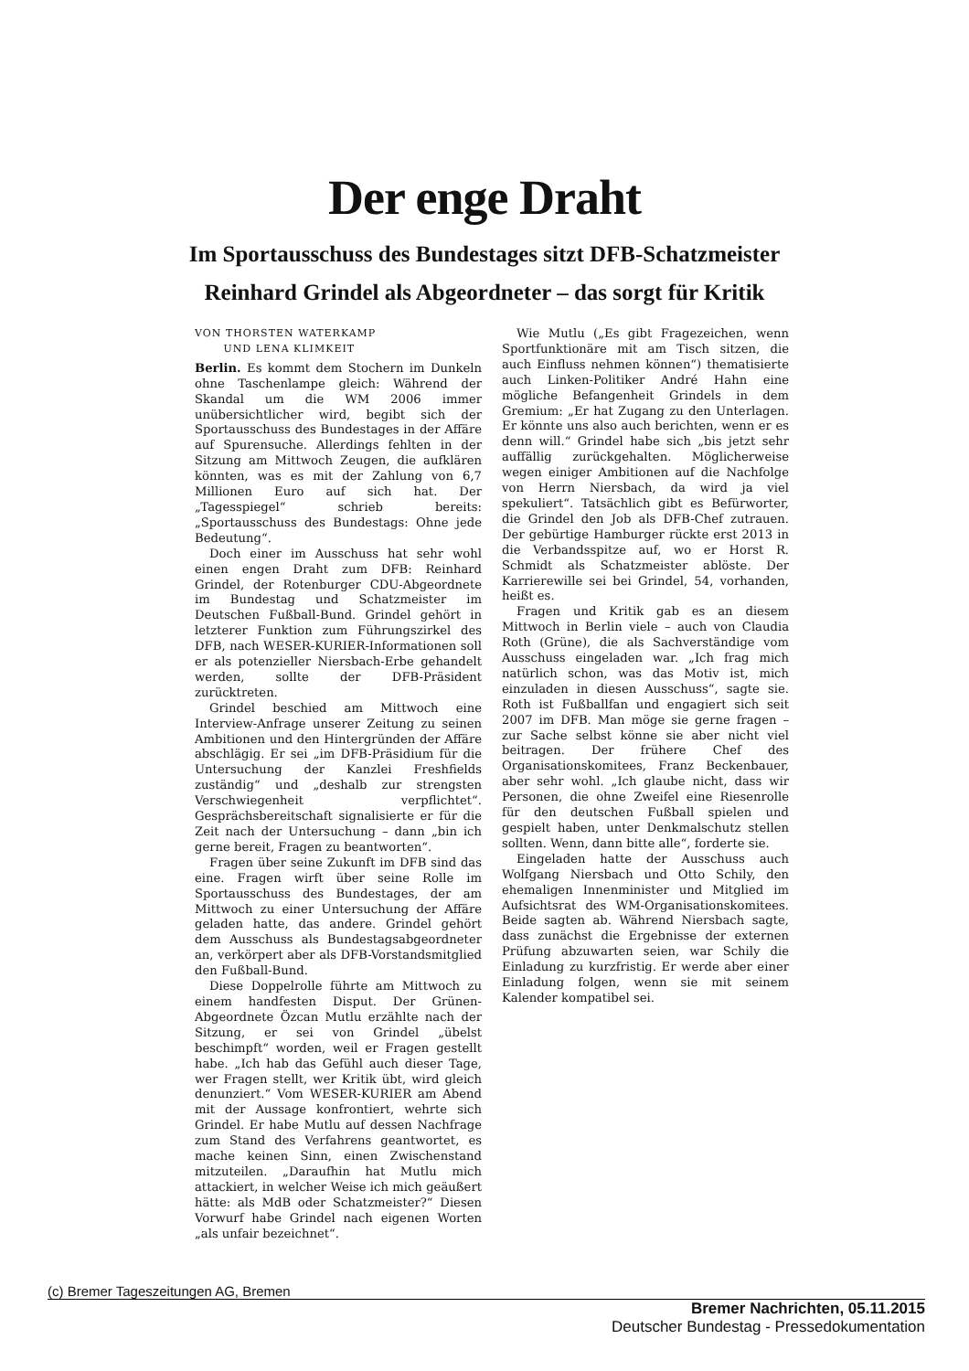Der enge Draht
Im Sportausschuss des Bundestages sitzt DFB-Schatzmeister
Reinhard Grindel als Abgeordneter – das sorgt für Kritik
VON THORSTEN WATERKAMP
UND LENA KLIMKEIT
Berlin. Es kommt dem Stochern im Dunkeln ohne Taschenlampe gleich: Während der Skandal um die WM 2006 immer unübersichtlicher wird, begibt sich der Sportausschuss des Bundestages in der Affäre auf Spurensuche. Allerdings fehlten in der Sitzung am Mittwoch Zeugen, die aufklären könnten, was es mit der Zahlung von 6,7 Millionen Euro auf sich hat. Der „Tagesspiegel“ schrieb bereits: „Sportausschuss des Bundestags: Ohne jede Bedeutung“.
Doch einer im Ausschuss hat sehr wohl einen engen Draht zum DFB: Reinhard Grindel, der Rotenburger CDU-Abgeordnete im Bundestag und Schatzmeister im Deutschen Fußball-Bund. Grindel gehört in letzterer Funktion zum Führungszirkel des DFB, nach WESER-KURIER-Informationen soll er als potenzieller Niersbach-Erbe gehandelt werden, sollte der DFB-Präsident zurücktreten.
Grindel beschied am Mittwoch eine Interview-Anfrage unserer Zeitung zu seinen Ambitionen und den Hintergründen der Affäre abschlägig. Er sei „im DFB-Präsidium für die Untersuchung der Kanzlei Freshfields zuständig“ und „deshalb zur strengsten Verschwiegenheit verpflichtet“. Gesprächsbereitschaft signalisierte er für die Zeit nach der Untersuchung – dann „bin ich gerne bereit, Fragen zu beantworten“.
Fragen über seine Zukunft im DFB sind das eine. Fragen wirft über seine Rolle im Sportausschuss des Bundestages, der am Mittwoch zu einer Untersuchung der Affäre geladen hatte, das andere. Grindel gehört dem Ausschuss als Bundestagsabgeordneter an, verkörpert aber als DFB-Vorstandsmitglied den Fußball-Bund.
Diese Doppelrolle führte am Mittwoch zu einem handfesten Disput. Der Grünen-Abgeordnete Özcan Mutlu erzählte nach der Sitzung, er sei von Grindel „übelst beschimpft“ worden, weil er Fragen gestellt habe. „Ich hab das Gefühl auch dieser Tage, wer Fragen stellt, wer Kritik übt, wird gleich denunziert.“ Vom WESER-KURIER am Abend mit der Aussage konfrontiert, wehrte sich Grindel. Er habe Mutlu auf dessen Nachfrage zum Stand des Verfahrens geantwortet, es mache keinen Sinn, einen Zwischenstand mitzuteilen. „Daraufhin hat Mutlu mich attackiert, in welcher Weise ich mich geäußert hätte: als MdB oder Schatzmeister?“ Diesen Vorwurf habe Grindel nach eigenen Worten „als unfair bezeichnet“.
Wie Mutlu („Es gibt Fragezeichen, wenn Sportfunktionäre mit am Tisch sitzen, die auch Einfluss nehmen können“) thematisierte auch Linken-Politiker André Hahn eine mögliche Befangenheit Grindels in dem Gremium: „Er hat Zugang zu den Unterlagen. Er könnte uns also auch berichten, wenn er es denn will.“ Grindel habe sich „bis jetzt sehr auffällig zurückgehalten. Möglicherweise wegen einiger Ambitionen auf die Nachfolge von Herrn Niersbach, da wird ja viel spekuliert“. Tatsächlich gibt es Befürworter, die Grindel den Job als DFB-Chef zutrauen. Der gebürtige Hamburger rückte erst 2013 in die Verbandsspitze auf, wo er Horst R. Schmidt als Schatzmeister ablöste. Der Karrierewille sei bei Grindel, 54, vorhanden, heißt es.
Fragen und Kritik gab es an diesem Mittwoch in Berlin viele – auch von Claudia Roth (Grüne), die als Sachverständige vom Ausschuss eingeladen war. „Ich frag mich natürlich schon, was das Motiv ist, mich einzuladen in diesen Ausschuss“, sagte sie. Roth ist Fußballfan und engagiert sich seit 2007 im DFB. Man möge sie gerne fragen – zur Sache selbst könne sie aber nicht viel beitragen. Der frühere Chef des Organisationskomitees, Franz Beckenbauer, aber sehr wohl. „Ich glaube nicht, dass wir Personen, die ohne Zweifel eine Riesenrolle für den deutschen Fußball spielen und gespielt haben, unter Denkmalschutz stellen sollten. Wenn, dann bitte alle“, forderte sie.
Eingeladen hatte der Ausschuss auch Wolfgang Niersbach und Otto Schily, den ehemaligen Innenminister und Mitglied im Aufsichtsrat des WM-Organisationskomitees. Beide sagten ab. Während Niersbach sagte, dass zunächst die Ergebnisse der externen Prüfung abzuwarten seien, war Schily die Einladung zu kurzfristig. Er werde aber einer Einladung folgen, wenn sie mit seinem Kalender kompatibel sei.
(c) Bremer Tageszeitungen AG, Bremen
Bremer Nachrichten, 05.11.2015
Deutscher Bundestag - Pressedokumentation